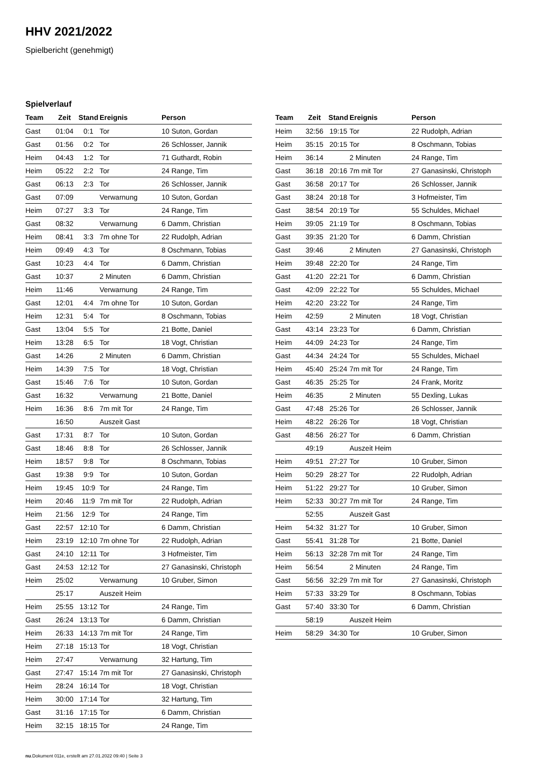HHV 2021/2022
Spielbericht (genehmigt)
Spielverlauf
| Team | Zeit | Stand | Ereignis | Person |
| --- | --- | --- | --- | --- |
| Gast | 01:04 | 0:1 | Tor | 10 Suton, Gordan |
| Gast | 01:56 | 0:2 | Tor | 26 Schlosser, Jannik |
| Heim | 04:43 | 1:2 | Tor | 71 Guthardt, Robin |
| Heim | 05:22 | 2:2 | Tor | 24 Range, Tim |
| Gast | 06:13 | 2:3 | Tor | 26 Schlosser, Jannik |
| Gast | 07:09 | | Verwarnung | 10 Suton, Gordan |
| Heim | 07:27 | 3:3 | Tor | 24 Range, Tim |
| Gast | 08:32 | | Verwarnung | 6 Damm, Christian |
| Heim | 08:41 | 3:3 | 7m ohne Tor | 22 Rudolph, Adrian |
| Heim | 09:49 | 4:3 | Tor | 8 Oschmann, Tobias |
| Gast | 10:23 | 4:4 | Tor | 6 Damm, Christian |
| Gast | 10:37 | | 2 Minuten | 6 Damm, Christian |
| Heim | 11:46 | | Verwarnung | 24 Range, Tim |
| Gast | 12:01 | 4:4 | 7m ohne Tor | 10 Suton, Gordan |
| Heim | 12:31 | 5:4 | Tor | 8 Oschmann, Tobias |
| Gast | 13:04 | 5:5 | Tor | 21 Botte, Daniel |
| Heim | 13:28 | 6:5 | Tor | 18 Vogt, Christian |
| Gast | 14:26 | | 2 Minuten | 6 Damm, Christian |
| Heim | 14:39 | 7:5 | Tor | 18 Vogt, Christian |
| Gast | 15:46 | 7:6 | Tor | 10 Suton, Gordan |
| Gast | 16:32 | | Verwarnung | 21 Botte, Daniel |
| Heim | 16:36 | 8:6 | 7m mit Tor | 24 Range, Tim |
| | 16:50 | | Auszeit Gast | |
| Gast | 17:31 | 8:7 | Tor | 10 Suton, Gordan |
| Gast | 18:46 | 8:8 | Tor | 26 Schlosser, Jannik |
| Heim | 18:57 | 9:8 | Tor | 8 Oschmann, Tobias |
| Gast | 19:38 | 9:9 | Tor | 10 Suton, Gordan |
| Heim | 19:45 | 10:9 | Tor | 24 Range, Tim |
| Heim | 20:46 | 11:9 | 7m mit Tor | 22 Rudolph, Adrian |
| Heim | 21:56 | 12:9 | Tor | 24 Range, Tim |
| Gast | 22:57 | 12:10 | Tor | 6 Damm, Christian |
| Heim | 23:19 | 12:10 | 7m ohne Tor | 22 Rudolph, Adrian |
| Gast | 24:10 | 12:11 | Tor | 3 Hofmeister, Tim |
| Gast | 24:53 | 12:12 | Tor | 27 Ganasinski, Christoph |
| Heim | 25:02 | | Verwarnung | 10 Gruber, Simon |
| | 25:17 | | Auszeit Heim | |
| Heim | 25:55 | 13:12 | Tor | 24 Range, Tim |
| Gast | 26:24 | 13:13 | Tor | 6 Damm, Christian |
| Heim | 26:33 | 14:13 | 7m mit Tor | 24 Range, Tim |
| Heim | 27:18 | 15:13 | Tor | 18 Vogt, Christian |
| Heim | 27:47 | | Verwarnung | 32 Hartung, Tim |
| Gast | 27:47 | 15:14 | 7m mit Tor | 27 Ganasinski, Christoph |
| Heim | 28:24 | 16:14 | Tor | 18 Vogt, Christian |
| Heim | 30:00 | 17:14 | Tor | 32 Hartung, Tim |
| Gast | 31:16 | 17:15 | Tor | 6 Damm, Christian |
| Heim | 32:15 | 18:15 | Tor | 24 Range, Tim |
| Team | Zeit | Stand | Ereignis | Person |
| --- | --- | --- | --- | --- |
| Heim | 32:56 | 19:15 | Tor | 22 Rudolph, Adrian |
| Heim | 35:15 | 20:15 | Tor | 8 Oschmann, Tobias |
| Heim | 36:14 | | 2 Minuten | 24 Range, Tim |
| Gast | 36:18 | 20:16 | 7m mit Tor | 27 Ganasinski, Christoph |
| Gast | 36:58 | 20:17 | Tor | 26 Schlosser, Jannik |
| Gast | 38:24 | 20:18 | Tor | 3 Hofmeister, Tim |
| Gast | 38:54 | 20:19 | Tor | 55 Schuldes, Michael |
| Heim | 39:05 | 21:19 | Tor | 8 Oschmann, Tobias |
| Gast | 39:35 | 21:20 | Tor | 6 Damm, Christian |
| Gast | 39:46 | | 2 Minuten | 27 Ganasinski, Christoph |
| Heim | 39:48 | 22:20 | Tor | 24 Range, Tim |
| Gast | 41:20 | 22:21 | Tor | 6 Damm, Christian |
| Gast | 42:09 | 22:22 | Tor | 55 Schuldes, Michael |
| Heim | 42:20 | 23:22 | Tor | 24 Range, Tim |
| Heim | 42:59 | | 2 Minuten | 18 Vogt, Christian |
| Gast | 43:14 | 23:23 | Tor | 6 Damm, Christian |
| Heim | 44:09 | 24:23 | Tor | 24 Range, Tim |
| Gast | 44:34 | 24:24 | Tor | 55 Schuldes, Michael |
| Heim | 45:40 | 25:24 | 7m mit Tor | 24 Range, Tim |
| Gast | 46:35 | 25:25 | Tor | 24 Frank, Moritz |
| Heim | 46:35 | | 2 Minuten | 55 Dexling, Lukas |
| Gast | 47:48 | 25:26 | Tor | 26 Schlosser, Jannik |
| Heim | 48:22 | 26:26 | Tor | 18 Vogt, Christian |
| Gast | 48:56 | 26:27 | Tor | 6 Damm, Christian |
| | 49:19 | | Auszeit Heim | |
| Heim | 49:51 | 27:27 | Tor | 10 Gruber, Simon |
| Heim | 50:29 | 28:27 | Tor | 22 Rudolph, Adrian |
| Heim | 51:22 | 29:27 | Tor | 10 Gruber, Simon |
| Heim | 52:33 | 30:27 | 7m mit Tor | 24 Range, Tim |
| | 52:55 | | Auszeit Gast | |
| Heim | 54:32 | 31:27 | Tor | 10 Gruber, Simon |
| Gast | 55:41 | 31:28 | Tor | 21 Botte, Daniel |
| Heim | 56:13 | 32:28 | 7m mit Tor | 24 Range, Tim |
| Heim | 56:54 | | 2 Minuten | 24 Range, Tim |
| Gast | 56:56 | 32:29 | 7m mit Tor | 27 Ganasinski, Christoph |
| Heim | 57:33 | 33:29 | Tor | 8 Oschmann, Tobias |
| Gast | 57:40 | 33:30 | Tor | 6 Damm, Christian |
| | 58:19 | | Auszeit Heim | |
| Heim | 58:29 | 34:30 | Tor | 10 Gruber, Simon |
nu.Dokument 011e, erstellt am 27.01.2022 09:40 | Seite 3